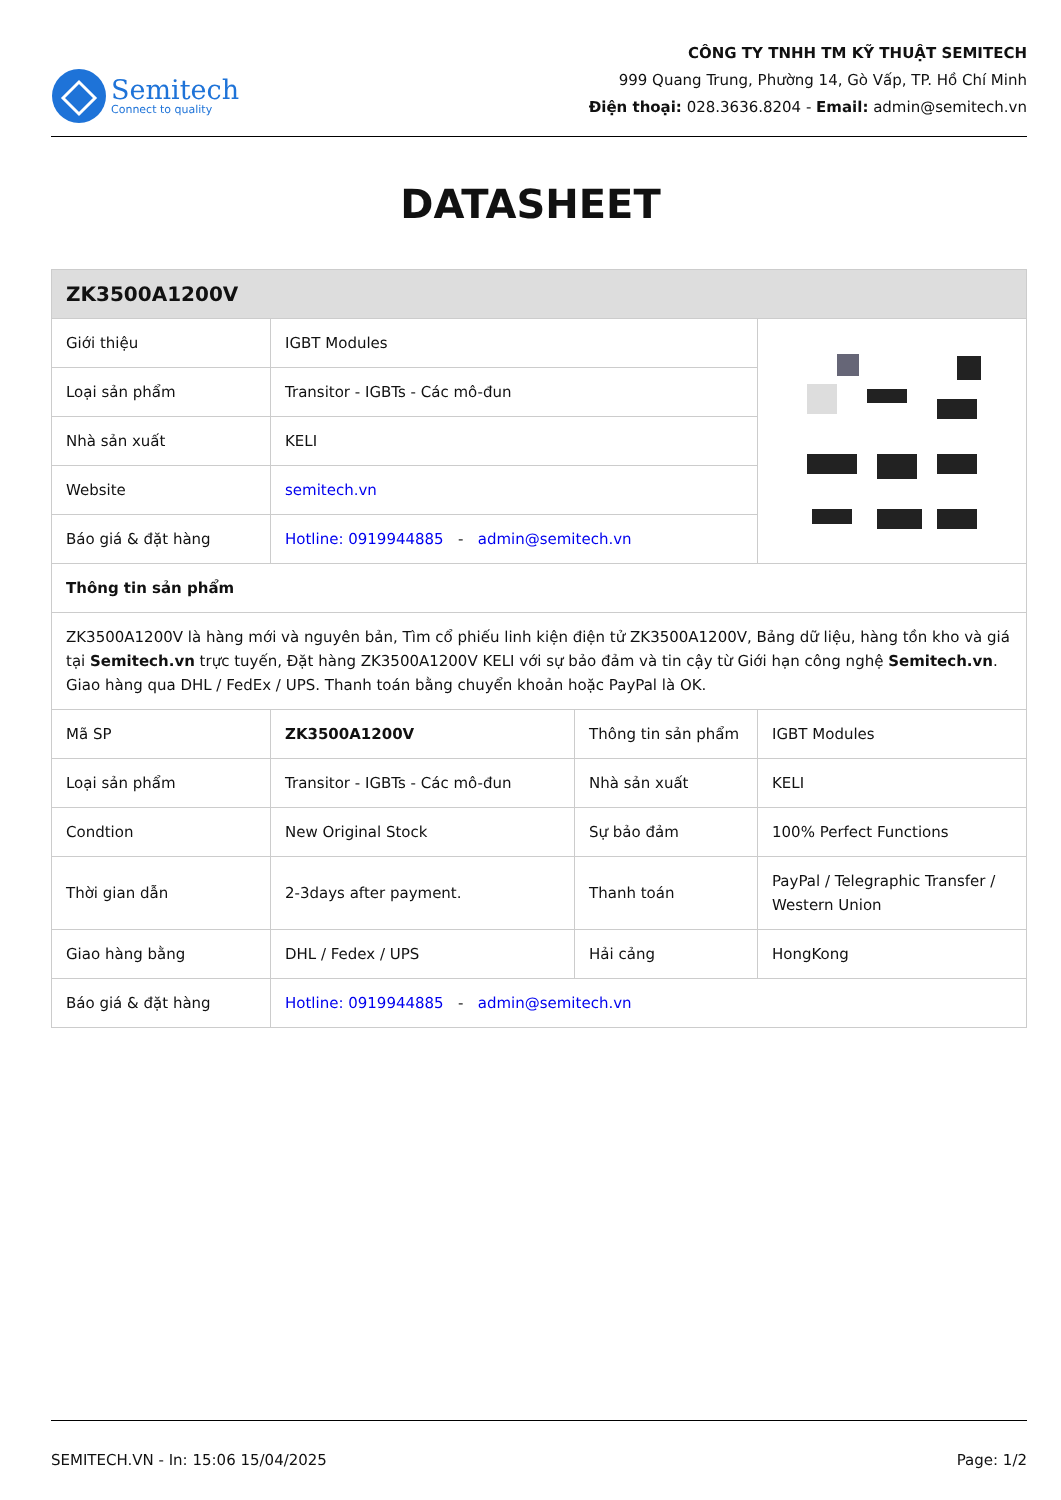Semitech
Connect to quality
CÔNG TY TNHH TM KỸ THUẬT SEMITECH
999 Quang Trung, Phường 14, Gò Vấp, TP. Hồ Chí Minh
Điện thoại: 028.3636.8204 - Email: admin@semitech.vn
DATASHEET
| ZK3500A1200V | | | |
| Giới thiệu | IGBT Modules | | |
| Loại sản phẩm | Transitor - IGBTs - Các mô-đun | | |
| Nhà sản xuất | KELI | | |
| Website | semitech.vn | | |
| Báo giá & đặt hàng | Hotline: 0919944885 - admin@semitech.vn | | |
| Thông tin sản phẩm | | | |
| ZK3500A1200V là hàng mới và nguyên bản, Tìm cổ phiếu linh kiện điện tử ZK3500A1200V, Bảng dữ liệu, hàng tồn kho và giá tại Semitech.vn trực tuyến, Đặt hàng ZK3500A1200V KELI với sự bảo đảm và tin cậy từ Giới hạn công nghệ Semitech.vn . Giao hàng qua DHL / FedEx / UPS. Thanh toán bằng chuyển khoản hoặc PayPal là OK. | | | |
| Mã SP | ZK3500A1200V | Thông tin sản phẩm | IGBT Modules |
| Loại sản phẩm | Transitor - IGBTs - Các mô-đun | Nhà sản xuất | KELI |
| Condtion | New Original Stock | Sự bảo đảm | 100% Perfect Functions |
| Thời gian dẫn | 2-3days after payment. | Thanh toán | PayPal / Telegraphic Transfer / Western Union |
| Giao hàng bằng | DHL / Fedex / UPS | Hải cảng | HongKong |
| Báo giá & đặt hàng | Hotline: 0919944885 - admin@semitech.vn | | |
SEMITECH.VN - In: 15:06 15/04/2025 Page: 1/2